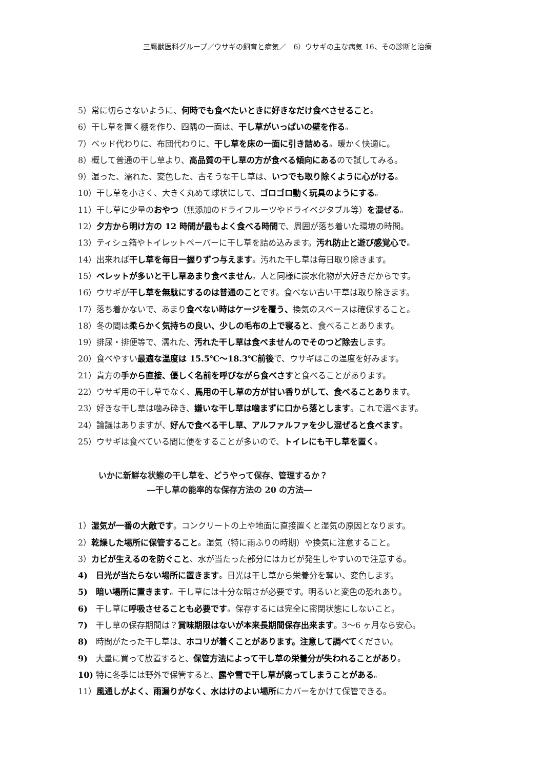三鷹獣医科グループ／ウサギの飼育と病気／　6）ウサギの主な病気 16、その診断と治療
5）常に切らさないように、何時でも食べたいときに好きなだけ食べさせること。
6）干し草を置く棚を作り、四隅の一面は、干し草がいっぱいの壁を作る。
7）ベッド代わりに、布団代わりに、干し草を床の一面に引き詰める。暖かく快適に。
8）概して普通の干し草より、高品質の干し草の方が食べる傾向にあるので試してみる。
9）湿った、濡れた、変色した、古そうな干し草は、いつでも取り除くように心がける。
10）干し草を小さく、大きく丸めて球状にして、ゴロゴロ動く玩具のようにする。
11）干し草に少量のおやつ（無添加のドライフルーツやドライベジタブル等）を混ぜる。
12）夕方から明け方の 12 時間が最もよく食べる時間で、周囲が落ち着いた環境の時間。
13）ティシュ箱やトイレットペーパーに干し草を詰め込みます。汚れ防止と遊び感覚心で。
14）出来れば干し草を毎日一握りずつ与えます。汚れた干し草は毎日取り除きます。
15）ペレットが多いと干し草あまり食べません。人と同様に炭水化物が大好きだからです。
16）ウサギが干し草を無駄にするのは普通のことです。食べない古い干草は取り除きます。
17）落ち着かないで、あまり食べない時はケージを覆う、換気のスペースは確保すること。
18）冬の間は柔らかく気持ちの良い、少しの毛布の上で寝ると、食べることあります。
19）排尿・排便等で、濡れた、汚れた干し草は食べませんのでそのつど除去します。
20）食べやすい最適な温度は 15.5℃～18.3℃前後で、ウサギはこの温度を好みます。
21）貴方の手から直接、優しく名前を呼びながら食べさすと食べることがあります。
22）ウサギ用の干し草でなく、馬用の干し草の方が甘い香りがして、食べることあります。
23）好きな干し草は噛み砕き、嫌いな干し草は噛まずに口から落とします。これで選べます。
24）論議はありますが、好んで食べる干し草、アルファルファを少し混ぜると食べます。
25）ウサギは食べている間に便をすることが多いので、トイレにも干し草を置く。
いかに新鮮な状態の干し草を、どうやって保存、管理するか？
―干し草の能率的な保存方法の 20 の方法―
1）湿気が一番の大敵です。コンクリートの上や地面に直接置くと湿気の原因となります。
2）乾燥した場所に保管すること。湿気（特に雨ふりの時期）や換気に注意すること。
3）カビが生えるのを防ぐこと、水が当たった部分にはカビが発生しやすいので注意する。
4)　日光が当たらない場所に置きます。日光は干し草から栄養分を奪い、変色します。
5)　暗い場所に置きます。干し草には十分な暗さが必要です。明るいと変色の恐れあり。
6)　干し草に呼吸させることも必要です。保存するには完全に密閉状態にしないこと。
7)　干し草の保存期間は？賞味期限はないが本来長期間保存出来ます。3～6 ヶ月なら安心。
8)　時間がたった干し草は、ホコリが着くことがあります。注意して調べてください。
9)　大量に買って放置すると、保管方法によって干し草の栄養分が失われることがあり。
10) 特に冬季には野外で保管すると、露や雪で干し草が腐ってしまうことがある。
11）風通しがよく、雨漏りがなく、水はけのよい場所にカバーをかけて保管できる。